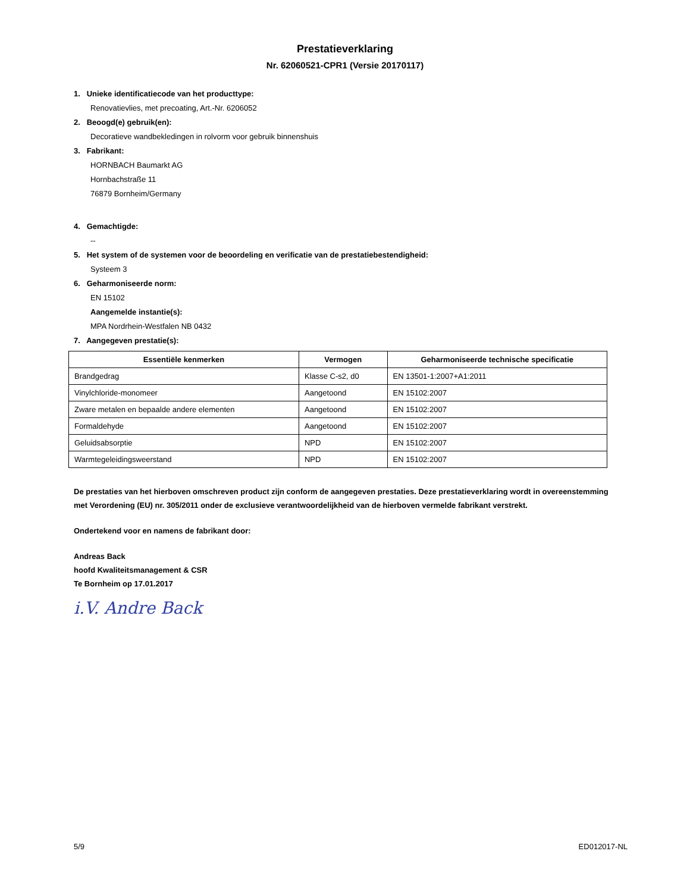Prestatieverklaring
Nr. 62060521-CPR1 (Versie 20170117)
1. Unieke identificatiecode van het producttype:
Renovatievlies, met precoating, Art.-Nr. 6206052
2. Beoogd(e) gebruik(en):
Decoratieve wandbekledingen in rolvorm voor gebruik binnenshuis
3. Fabrikant:
HORNBACH Baumarkt AG
Hornbachstraße 11
76879 Bornheim/Germany
4. Gemachtigde:
--
5. Het system of de systemen voor de beoordeling en verificatie van de prestatiebestendigheid:
Systeem 3
6. Geharmoniseerde norm:
EN 15102
Aangemelde instantie(s):
MPA Nordrhein-Westfalen NB 0432
7. Aangegeven prestatie(s):
| Essentiële kenmerken | Vermogen | Geharmoniseerde technische specificatie |
| --- | --- | --- |
| Brandgedrag | Klasse C-s2, d0 | EN 13501-1:2007+A1:2011 |
| Vinylchloride-monomeer | Aangetoond | EN 15102:2007 |
| Zware metalen en bepaalde andere elementen | Aangetoond | EN 15102:2007 |
| Formaldehyde | Aangetoond | EN 15102:2007 |
| Geluidsabsorptie | NPD | EN 15102:2007 |
| Warmtegeleidingsweerstand | NPD | EN 15102:2007 |
De prestaties van het hierboven omschreven product zijn conform de aangegeven prestaties. Deze prestatieverklaring wordt in overeenstemming met Verordening (EU) nr. 305/2011 onder de exclusieve verantwoordelijkheid van de hierboven vermelde fabrikant verstrekt.
Ondertekend voor en namens de fabrikant door:
Andreas Back
hoofd Kwaliteitsmanagement & CSR
Te Bornheim op 17.01.2017
i.V. Andre Back
5/9 ED012017-NL